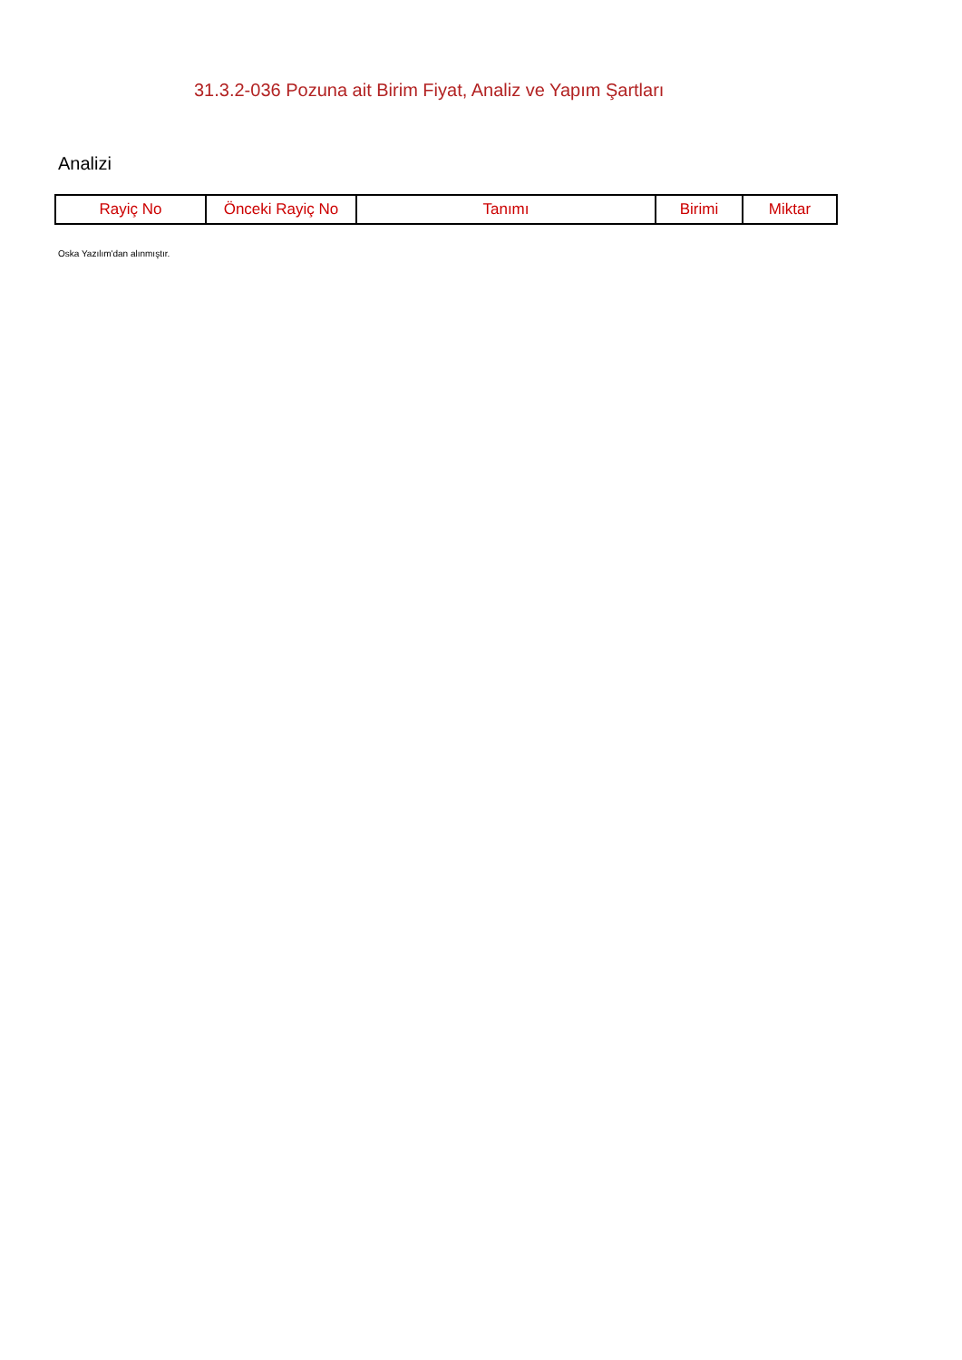31.3.2-036 Pozuna ait Birim Fiyat, Analiz ve Yapım Şartları
Analizi
| Rayiç No | Önceki Rayiç No | Tanımı | Birimi | Miktar |
| --- | --- | --- | --- | --- |
Oska Yazılım'dan alınmıştır.